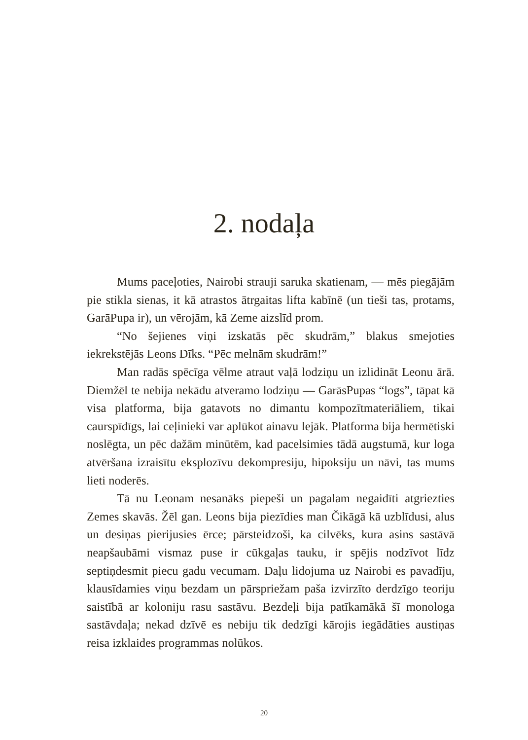2. nodaļa
Mums paceļoties, Nairobi strauji saruka skatienam, — mēs piegājām pie stikla sienas, it kā atrastos ātrgaitas lifta kabīnē (un tieši tas, protams, GarāPupa ir), un vērojām, kā Zeme aizslīd prom.
“No šejienes viņi izskatās pēc skudrām,” blakus smejoties iekrekstējās Leons Dīks. “Pēc melnām skudrām!”
Man radās spēcīga vēlme atraut vaļā lodziņu un izlidināt Leonu ārā. Diemžēl te nebija nekādu atveramo lodziņu — GarāsPupas “logs”, tāpat kā visa platforma, bija gatavots no dimantu kompozītmateriāliem, tikai caurspīdīgs, lai ceļinieki var aplūkot ainavu lejāk. Platforma bija hermētiski noslēgta, un pēc dažām minūtēm, kad pacelsimies tādā augstumā, kur loga atvēršana izraisītu eksplozīvu dekompresiju, hipoksiju un nāvi, tas mums lieti noderēs.
Tā nu Leonam nesanāks piepeši un pagalam negaidīti atgriezties Zemes skavās. Žēl gan. Leons bija piezīdies man Čikāgā kā uzblīdusi, alus un desiņas pierijusies ērce; pārsteidzoši, ka cilvēks, kura asins sastāvā neapšaubāmi vismaz puse ir cūkgaļas tauku, ir spējis nodzīvot līdz septiņdesmit piecu gadu vecumam. Daļu lidojuma uz Nairobi es pavadīju, klausīdamies viņu bezdam un pārspriežam paša izvirzīto derdzīgo teoriju saistībā ar koloniju rasu sastāvu. Bezdeļi bija patīkamākā šī monologa sastāvdaļa; nekad dzīvē es nebiju tik dedzīgi kārojis iegādāties austiņas reisa izklaides programmas nolūkos.
20